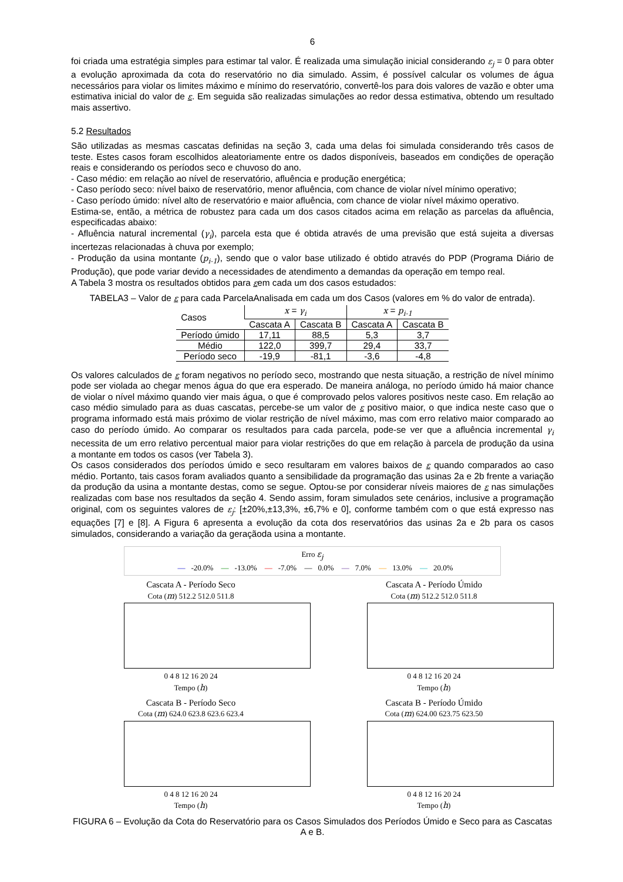6
foi criada uma estratégia simples para estimar tal valor. É realizada uma simulação inicial considerando ε<sub>j</sub> = 0 para obter a evolução aproximada da cota do reservatório no dia simulado. Assim, é possível calcular os volumes de água necessários para violar os limites máximo e mínimo do reservatório, convertê-los para dois valores de vazão e obter uma estimativa inicial do valor de ε. Em seguida são realizadas simulações ao redor dessa estimativa, obtendo um resultado mais assertivo.
5.2 Resultados
São utilizadas as mesmas cascatas definidas na seção 3, cada uma delas foi simulada considerando três casos de teste. Estes casos foram escolhidos aleatoriamente entre os dados disponíveis, baseados em condições de operação reais e considerando os períodos seco e chuvoso do ano.
- Caso médio: em relação ao nível de reservatório, afluência e produção energética;
- Caso período seco: nível baixo de reservatório, menor afluência, com chance de violar nível mínimo operativo;
- Caso período úmido: nível alto de reservatório e maior afluência, com chance de violar nível máximo operativo.
Estima-se, então, a métrica de robustez para cada um dos casos citados acima em relação as parcelas da afluência, especificadas abaixo:
- Afluência natural incremental (γ<sub>i</sub>), parcela esta que é obtida através de uma previsão que está sujeita a diversas incertezas relacionadas à chuva por exemplo;
- Produção da usina montante (p<sub>i-1</sub>), sendo que o valor base utilizado é obtido através do PDP (Programa Diário de Produção), que pode variar devido a necessidades de atendimento a demandas da operação em tempo real.
A Tabela 3 mostra os resultados obtidos para εem cada um dos casos estudados:
TABELA3 – Valor de ε para cada ParcelaAnalisada em cada um dos Casos (valores em % do valor de entrada).
| Casos | x = γ<sub>i</sub> | | x = p<sub>i-1</sub> | |
| --- | --- | --- | --- | --- |
| | Cascata A | Cascata B | Cascata A | Cascata B |
| Período úmido | 17,11 | 88,5 | 5,3 | 3,7 |
| Médio | 122,0 | 399,7 | 29,4 | 33,7 |
| Período seco | -19,9 | -81,1 | -3,6 | -4,8 |
Os valores calculados de ε foram negativos no período seco, mostrando que nesta situação, a restrição de nível mínimo pode ser violada ao chegar menos água do que era esperado. De maneira análoga, no período úmido há maior chance de violar o nível máximo quando vier mais água, o que é comprovado pelos valores positivos neste caso. Em relação ao caso médio simulado para as duas cascatas, percebe-se um valor de ε positivo maior, o que indica neste caso que o programa informado está mais próximo de violar restrição de nível máximo, mas com erro relativo maior comparado ao caso do período úmido. Ao comparar os resultados para cada parcela, pode-se ver que a afluência incremental γ<sub>i</sub> necessita de um erro relativo percentual maior para violar restrições do que em relação à parcela de produção da usina a montante em todos os casos (ver Tabela 3).
Os casos considerados dos períodos úmido e seco resultaram em valores baixos de ε quando comparados ao caso médio. Portanto, tais casos foram avaliados quanto a sensibilidade da programação das usinas 2a e 2b frente a variação da produção da usina a montante destas, como se segue. Optou-se por considerar níveis maiores de ε nas simulações realizadas com base nos resultados da seção 4. Sendo assim, foram simulados sete cenários, inclusive a programação original, com os seguintes valores de ε<sub>j</sub>: [±20%,±13,3%, ±6,7% e 0], conforme também com o que está expresso nas equações [7] e [8]. A Figura 6 apresenta a evolução da cota dos reservatórios das usinas 2a e 2b para os casos simulados, considerando a variação da geraçãoda usina a montante.
Erro ε<sub>j</sub>
— -20.0% — -13.0% — -7.0% — 0.0% — 7.0% — 13.0% — 20.0%
Cascata A - Período Seco
Cota (m) 512.2 512.0 511.8
0 4 8 12 16 20 24
Tempo (h)
Cascata A - Período Úmido
Cota (m) 512.2 512.0 511.8
0 4 8 12 16 20 24
Tempo (h)
Cascata B - Período Seco
Cota (m) 624.0 623.8 623.6 623.4
0 4 8 12 16 20 24
Tempo (h)
Cascata B - Período Úmido
Cota (m) 624.00 623.75 623.50
0 4 8 12 16 20 24
Tempo (h)
FIGURA 6 – Evolução da Cota do Reservatório para os Casos Simulados dos Períodos Úmido e Seco para as Cascatas A e B.